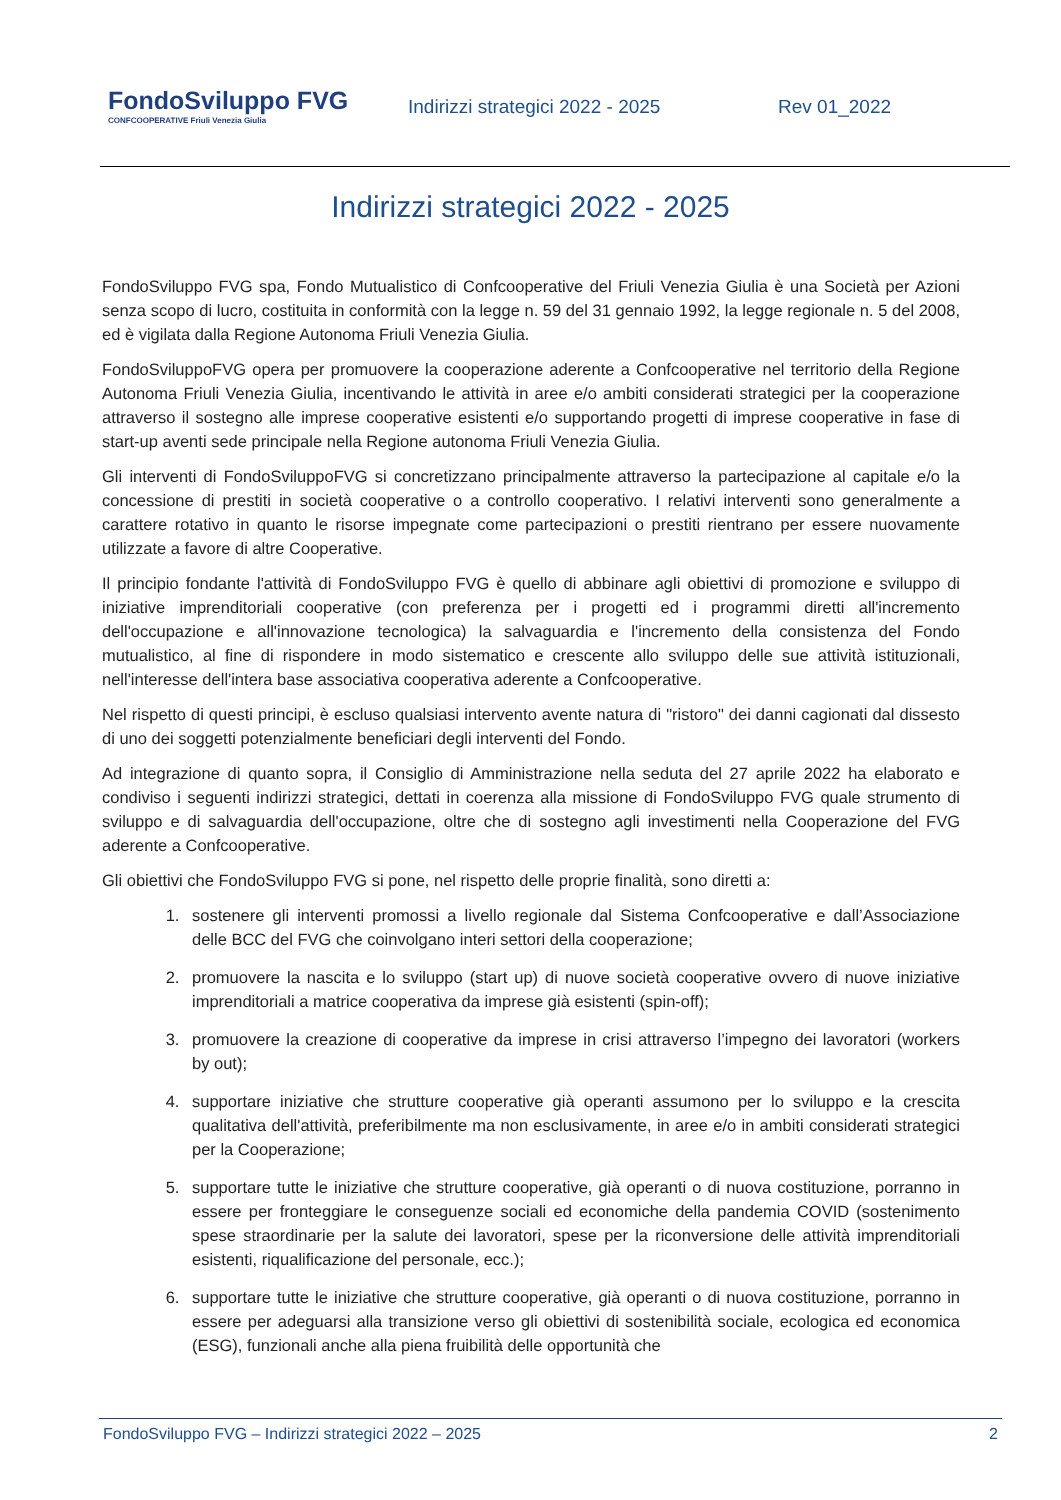FondoSviluppo FVG
CONFCOOPERATIVE Friuli Venezia Giulia
Indirizzi strategici 2022 - 2025 Rev 01_2022
Indirizzi strategici 2022 - 2025
FondoSviluppo FVG spa, Fondo Mutualistico di Confcooperative del Friuli Venezia Giulia è una Società per Azioni senza scopo di lucro, costituita in conformità con la legge n. 59 del 31 gennaio 1992, la legge regionale n. 5 del 2008, ed è vigilata dalla Regione Autonoma Friuli Venezia Giulia.
FondoSviluppoFVG opera per promuovere la cooperazione aderente a Confcooperative nel territorio della Regione Autonoma Friuli Venezia Giulia, incentivando le attività in aree e/o ambiti considerati strategici per la cooperazione attraverso il sostegno alle imprese cooperative esistenti e/o supportando progetti di imprese cooperative in fase di start-up aventi sede principale nella Regione autonoma Friuli Venezia Giulia.
Gli interventi di FondoSviluppoFVG si concretizzano principalmente attraverso la partecipazione al capitale e/o la concessione di prestiti in società cooperative o a controllo cooperativo. I relativi interventi sono generalmente a carattere rotativo in quanto le risorse impegnate come partecipazioni o prestiti rientrano per essere nuovamente utilizzate a favore di altre Cooperative.
Il principio fondante l'attività di FondoSviluppo FVG è quello di abbinare agli obiettivi di promozione e sviluppo di iniziative imprenditoriali cooperative (con preferenza per i progetti ed i programmi diretti all'incremento dell'occupazione e all'innovazione tecnologica) la salvaguardia e l'incremento della consistenza del Fondo mutualistico, al fine di rispondere in modo sistematico e crescente allo sviluppo delle sue attività istituzionali, nell'interesse dell'intera base associativa cooperativa aderente a Confcooperative.
Nel rispetto di questi principi, è escluso qualsiasi intervento avente natura di "ristoro" dei danni cagionati dal dissesto di uno dei soggetti potenzialmente beneficiari degli interventi del Fondo.
Ad integrazione di quanto sopra, il Consiglio di Amministrazione nella seduta del 27 aprile 2022 ha elaborato e condiviso i seguenti indirizzi strategici, dettati in coerenza alla missione di FondoSviluppo FVG quale strumento di sviluppo e di salvaguardia dell'occupazione, oltre che di sostegno agli investimenti nella Cooperazione del FVG aderente a Confcooperative.
Gli obiettivi che FondoSviluppo FVG si pone, nel rispetto delle proprie finalità, sono diretti a:
1. sostenere gli interventi promossi a livello regionale dal Sistema Confcooperative e dall’Associazione delle BCC del FVG che coinvolgano interi settori della cooperazione;
2. promuovere la nascita e lo sviluppo (start up) di nuove società cooperative ovvero di nuove iniziative imprenditoriali a matrice cooperativa da imprese già esistenti (spin-off);
3. promuovere la creazione di cooperative da imprese in crisi attraverso l’impegno dei lavoratori (workers by out);
4. supportare iniziative che strutture cooperative già operanti assumono per lo sviluppo e la crescita qualitativa dell'attività, preferibilmente ma non esclusivamente, in aree e/o in ambiti considerati strategici per la Cooperazione;
5. supportare tutte le iniziative che strutture cooperative, già operanti o di nuova costituzione, porranno in essere per fronteggiare le conseguenze sociali ed economiche della pandemia COVID (sostenimento spese straordinarie per la salute dei lavoratori, spese per la riconversione delle attività imprenditoriali esistenti, riqualificazione del personale, ecc.);
6. supportare tutte le iniziative che strutture cooperative, già operanti o di nuova costituzione, porranno in essere per adeguarsi alla transizione verso gli obiettivi di sostenibilità sociale, ecologica ed economica (ESG), funzionali anche alla piena fruibilità delle opportunità che
FondoSviluppo FVG – Indirizzi strategici 2022 – 2025 2